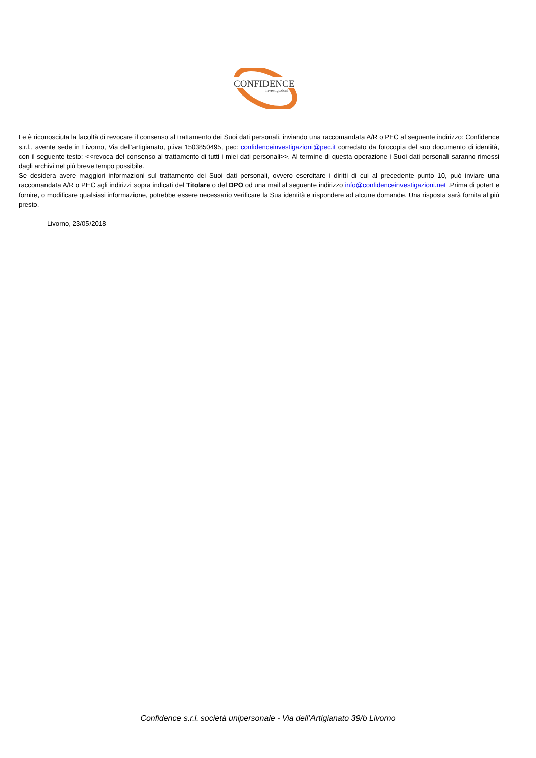CONFIDENCE
Investigazioni
Le è riconosciuta la facoltà di revocare il consenso al trattamento dei Suoi dati personali, inviando una raccomandata A/R o PEC al seguente indirizzo: Confidence s.r.l., avente sede in Livorno, Via dell’artigianato, p.iva 1503850495, pec: confidenceinvestigazioni@pec.it corredato da fotocopia del suo documento di identità, con il seguente testo: <<revoca del consenso al trattamento di tutti i miei dati personali>>. Al termine di questa operazione i Suoi dati personali saranno rimossi dagli archivi nel più breve tempo possibile.
Se desidera avere maggiori informazioni sul trattamento dei Suoi dati personali, ovvero esercitare i diritti di cui al precedente punto 10, può inviare una raccomandata A/R o PEC agli indirizzi sopra indicati del Titolare o del DPO od una mail al seguente indirizzo info@confidenceinvestigazioni.net .Prima di poterLe fornire, o modificare qualsiasi informazione, potrebbe essere necessario verificare la Sua identità e rispondere ad alcune domande. Una risposta sarà fornita al più presto.
Livorno, 23/05/2018
Confidence s.r.l. società unipersonale - Via dell’Artigianato 39/b Livorno